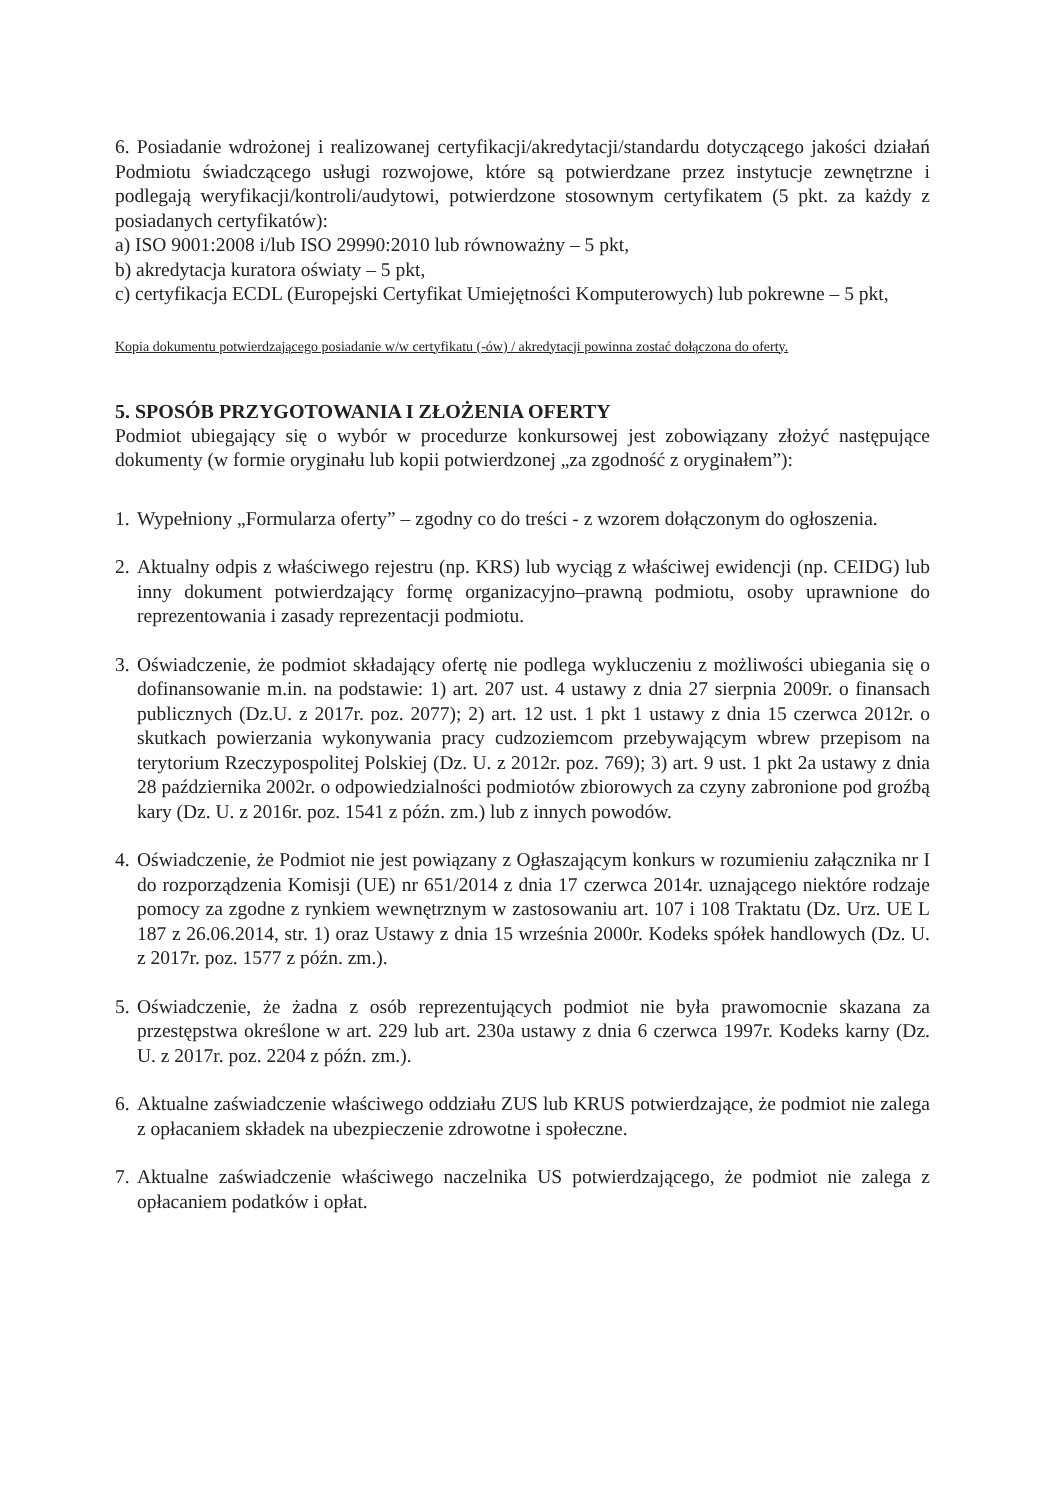6. Posiadanie wdrożonej i realizowanej certyfikacji/akredytacji/standardu dotyczącego jakości działań Podmiotu świadczącego usługi rozwojowe, które są potwierdzane przez instytucje zewnętrzne i podlegają weryfikacji/kontroli/audytowi, potwierdzone stosownym certyfikatem (5 pkt. za każdy z posiadanych certyfikatów):
a) ISO 9001:2008 i/lub ISO 29990:2010 lub równoważny – 5 pkt,
b) akredytacja kuratora oświaty – 5 pkt,
c) certyfikacja ECDL (Europejski Certyfikat Umiejętności Komputerowych) lub pokrewne – 5 pkt,
Kopia dokumentu potwierdzającego posiadanie w/w certyfikatu (-ów) / akredytacji powinna zostać dołączona do oferty.
5. SPOSÓB PRZYGOTOWANIA I ZŁOŻENIA OFERTY
Podmiot ubiegający się o wybór w procedurze konkursowej jest zobowiązany złożyć następujące dokumenty (w formie oryginału lub kopii potwierdzonej „za zgodność z oryginałem”):
1. Wypełniony „Formularza oferty” – zgodny co do treści - z wzorem dołączonym do ogłoszenia.
2. Aktualny odpis z właściwego rejestru (np. KRS) lub wyciąg z właściwej ewidencji (np. CEIDG) lub inny dokument potwierdzający formę organizacyjno–prawną podmiotu, osoby uprawnione do reprezentowania i zasady reprezentacji podmiotu.
3. Oświadczenie, że podmiot składający ofertę nie podlega wykluczeniu z możliwości ubiegania się o dofinansowanie m.in. na podstawie: 1) art. 207 ust. 4 ustawy z dnia 27 sierpnia 2009r. o finansach publicznych (Dz.U. z 2017r. poz. 2077); 2) art. 12 ust. 1 pkt 1 ustawy z dnia 15 czerwca 2012r. o skutkach powierzania wykonywania pracy cudzoziemcom przebywającym wbrew przepisom na terytorium Rzeczypospolitej Polskiej (Dz. U. z 2012r. poz. 769); 3) art. 9 ust. 1 pkt 2a ustawy z dnia 28 października 2002r. o odpowiedzialności podmiotów zbiorowych za czyny zabronione pod groźbą kary (Dz. U. z 2016r. poz. 1541 z późn. zm.) lub z innych powodów.
4. Oświadczenie, że Podmiot nie jest powiązany z Ogłaszającym konkurs w rozumieniu załącznika nr I do rozporządzenia Komisji (UE) nr 651/2014 z dnia 17 czerwca 2014r. uznającego niektóre rodzaje pomocy za zgodne z rynkiem wewnętrznym w zastosowaniu art. 107 i 108 Traktatu (Dz. Urz. UE L 187 z 26.06.2014, str. 1) oraz Ustawy z dnia 15 września 2000r. Kodeks spółek handlowych (Dz. U. z 2017r. poz. 1577 z późn. zm.).
5. Oświadczenie, że żadna z osób reprezentujących podmiot nie była prawomocnie skazana za przestępstwa określone w art. 229 lub art. 230a ustawy z dnia 6 czerwca 1997r. Kodeks karny (Dz. U. z 2017r. poz. 2204 z późn. zm.).
6. Aktualne zaświadczenie właściwego oddziału ZUS lub KRUS potwierdzające, że podmiot nie zalega z opłacaniem składek na ubezpieczenie zdrowotne i społeczne.
7. Aktualne zaświadczenie właściwego naczelnika US potwierdzającego, że podmiot nie zalega z opłacaniem podatków i opłat.